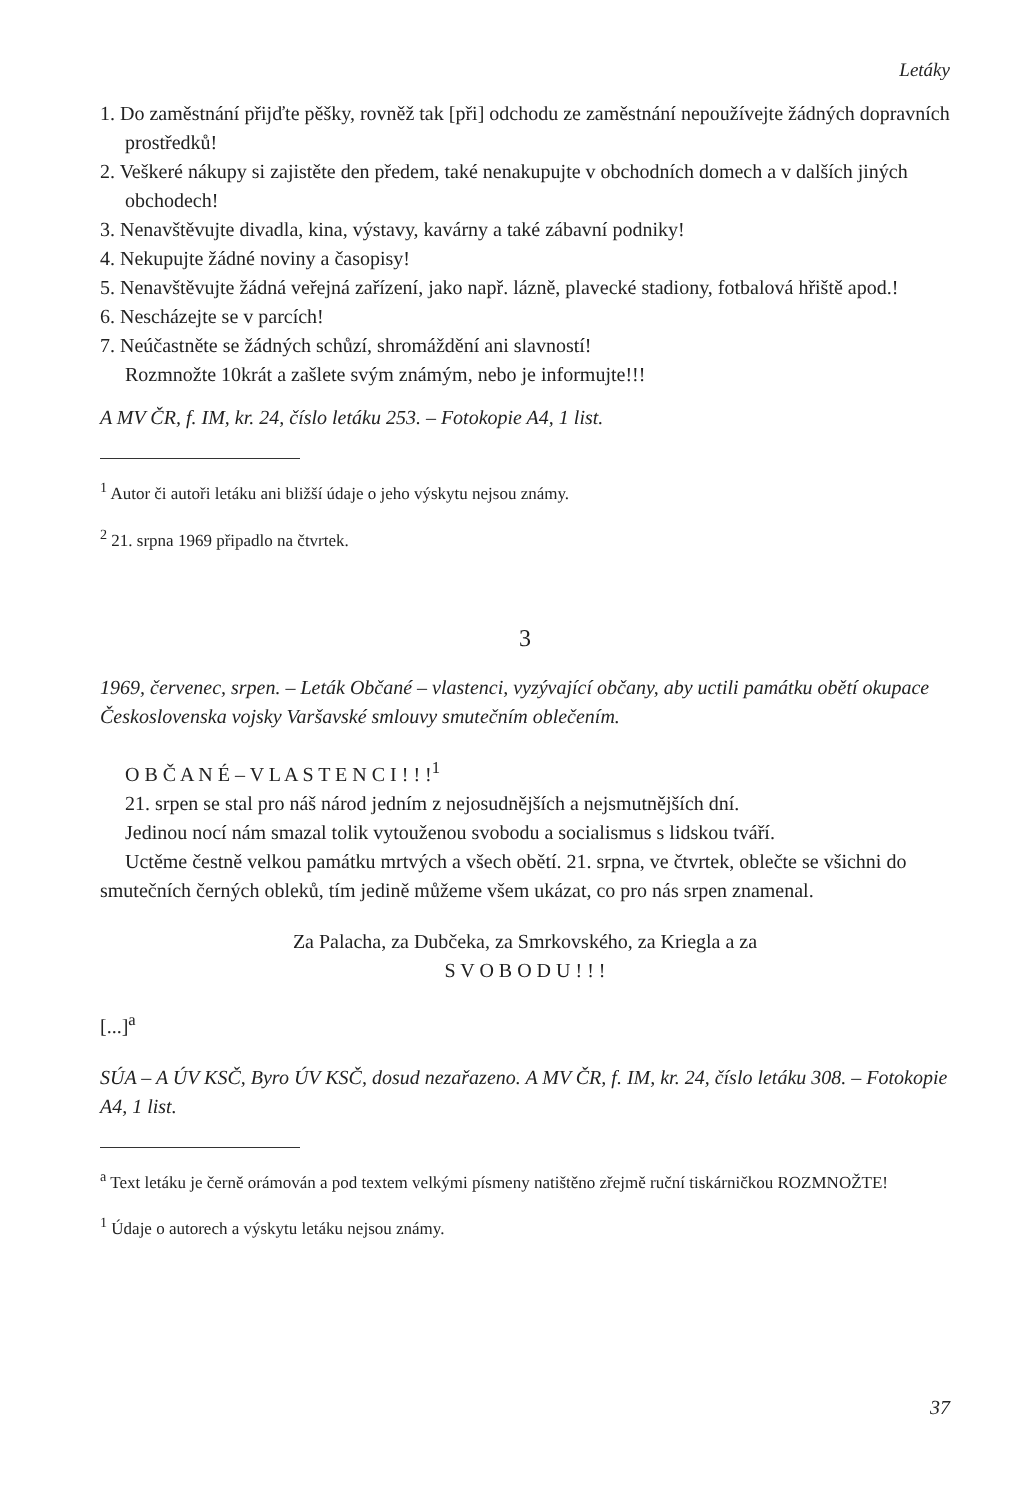Letáky
1. Do zaměstnání přijďte pěšky, rovněž tak [při] odchodu ze zaměstnání nepoužívejte žádných dopravních prostředků!
2. Veškeré nákupy si zajistěte den předem, také nenakupujte v obchodních domech a v dalších jiných obchodech!
3. Nenavštěvujte divadla, kina, výstavy, kavárny a také zábavní podniky!
4. Nekupujte žádné noviny a časopisy!
5. Nenavštěvujte žádná veřejná zařízení, jako např. lázně, plavecké stadiony, fotbalová hřiště apod.!
6. Nescházejte se v parcích!
7. Neúčastněte se žádných schůzí, shromáždění ani slavností!
Rozmnožte 10krát a zašlete svým známým, nebo je informujte!!!
A MV ČR, f. IM, kr. 24, číslo letáku 253. – Fotokopie A4, 1 list.
<sup>1</sup> Autor či autoři letáku ani bližší údaje o jeho výskytu nejsou známy.
<sup>2</sup> 21. srpna 1969 připadlo na čtvrtek.
3
1969, červenec, srpen. – Leták Občané – vlastenci, vyzývající občany, aby uctili památku obětí okupace Československa vojsky Varšavské smlouvy smutečním oblečením.
O B Č A N É – V L A S T E N C I ! ! !<sup>1</sup>
21. srpen se stal pro náš národ jedním z nejosudnějších a nejsmutnějších dní.
Jedinou nocí nám smazal tolik vytouženou svobodu a socialismus s lidskou tváří.
Uctěme čestně velkou památku mrtvých a všech obětí. 21. srpna, ve čtvrtek, oblečte se všichni do smutečních černých obleků, tím jedině můžeme všem ukázat, co pro nás srpen znamenal.
Za Palacha, za Dubčeka, za Smrkovského, za Kriegla a za
S V O B O D U ! ! !
[...]<sup>a</sup>
SÚA – A ÚV KSČ, Byro ÚV KSČ, dosud nezařazeno. A MV ČR, f. IM, kr. 24, číslo letáku 308. – Fotokopie A4, 1 list.
<sup>a</sup> Text letáku je černě orámován a pod textem velkými písmeny natištěno zřejmě ruční tiskárničkou ROZMNOŽTE!
<sup>1</sup> Údaje o autorech a výskytu letáku nejsou známy.
37